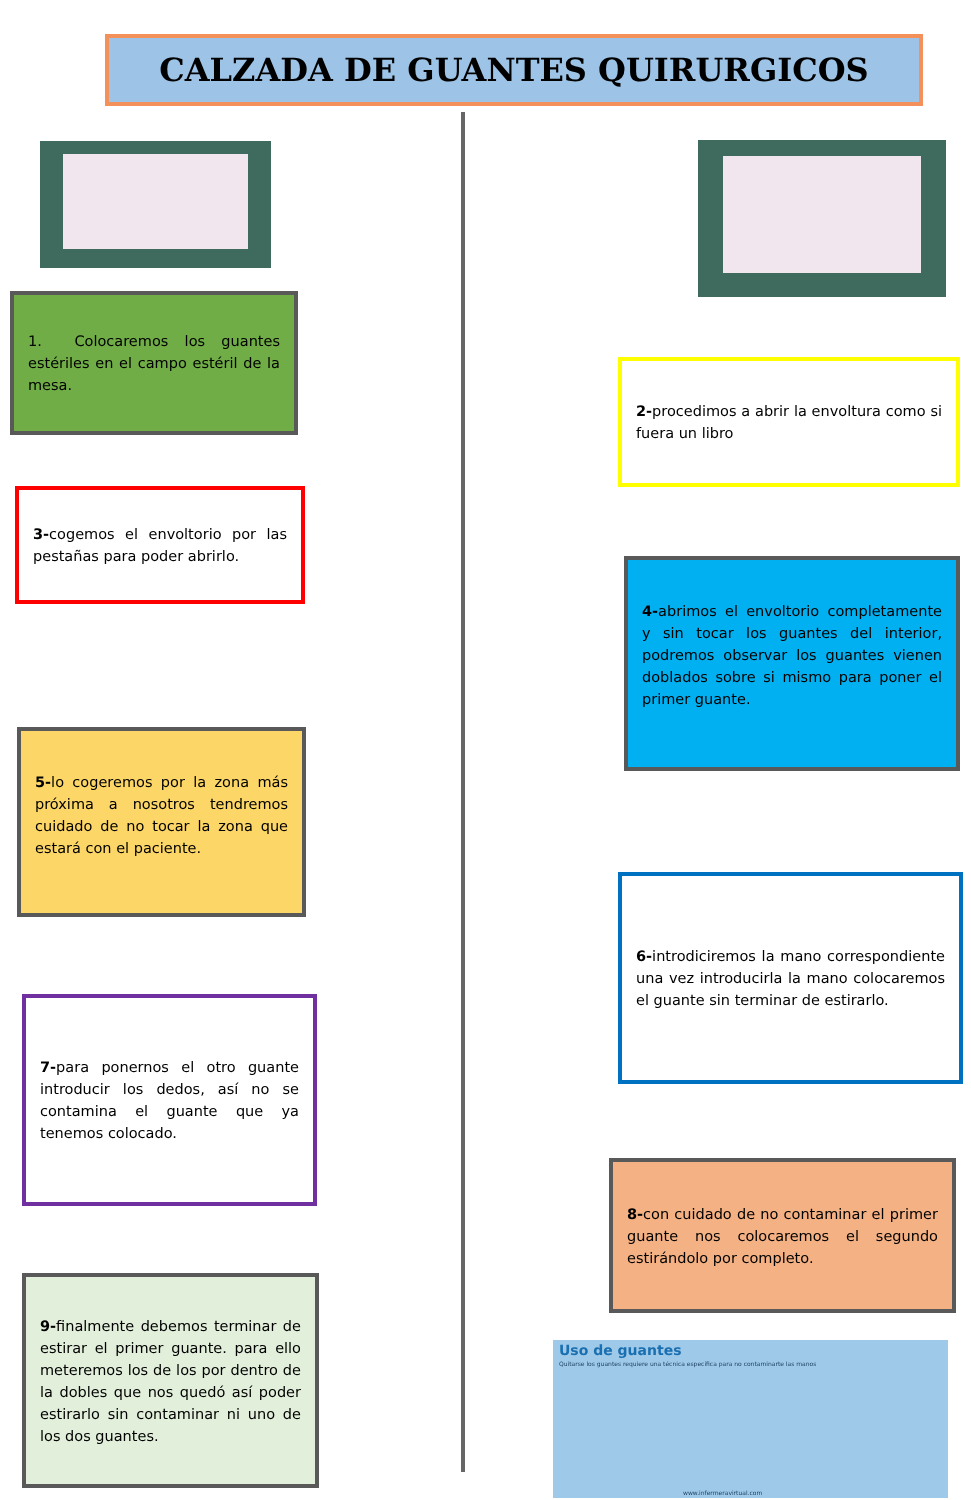CALZADA DE GUANTES QUIRURGICOS
1. Colocaremos los guantes estériles en el campo estéril de la mesa.
2-procedimos a abrir la envoltura como si fuera un libro
3-cogemos el envoltorio por las pestañas para poder abrirlo.
4-abrimos el envoltorio completamente y sin tocar los guantes del interior, podremos observar los guantes vienen doblados sobre si mismo para poner el primer guante.
5-lo cogeremos por la zona más próxima a nosotros tendremos cuidado de no tocar la zona que estará con el paciente.
6-introdiciremos la mano correspondiente una vez introducirla la mano colocaremos el guante sin terminar de estirarlo.
7-para ponernos el otro guante introducir los dedos, así no se contamina el guante que ya tenemos colocado.
8-con cuidado de no contaminar el primer guante nos colocaremos el segundo estirándolo por completo.
9-finalmente debemos terminar de estirar el primer guante. para ello meteremos los de los por dentro de la dobles que nos quedó así poder estirarlo sin contaminar ni uno de los dos guantes.
Uso de guantes
Quitarse los guantes requiere una técnica específica para no contaminarte las manos
www.infermeravirtual.com